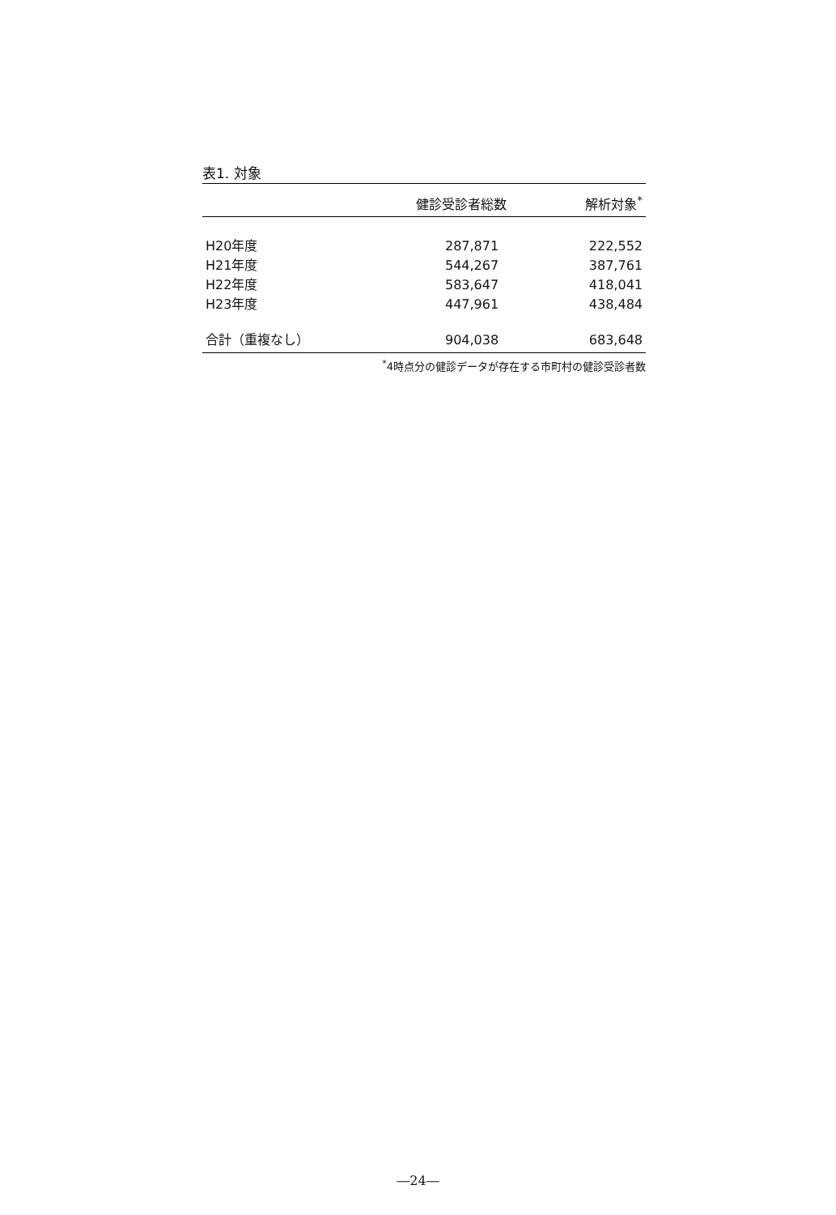表1. 対象
| | 健診受診者総数 | 解析対象<sup>*</sup> |
| --- | --- | --- |
| H20年度 | 287,871 | 222,552 |
| H21年度 | 544,267 | 387,761 |
| H22年度 | 583,647 | 418,041 |
| H23年度 | 447,961 | 438,484 |
| 合計（重複なし） | 904,038 | 683,648 |
<sup>*</sup> 4時点分の健診データが存在する市町村の健診受診者数
―24―